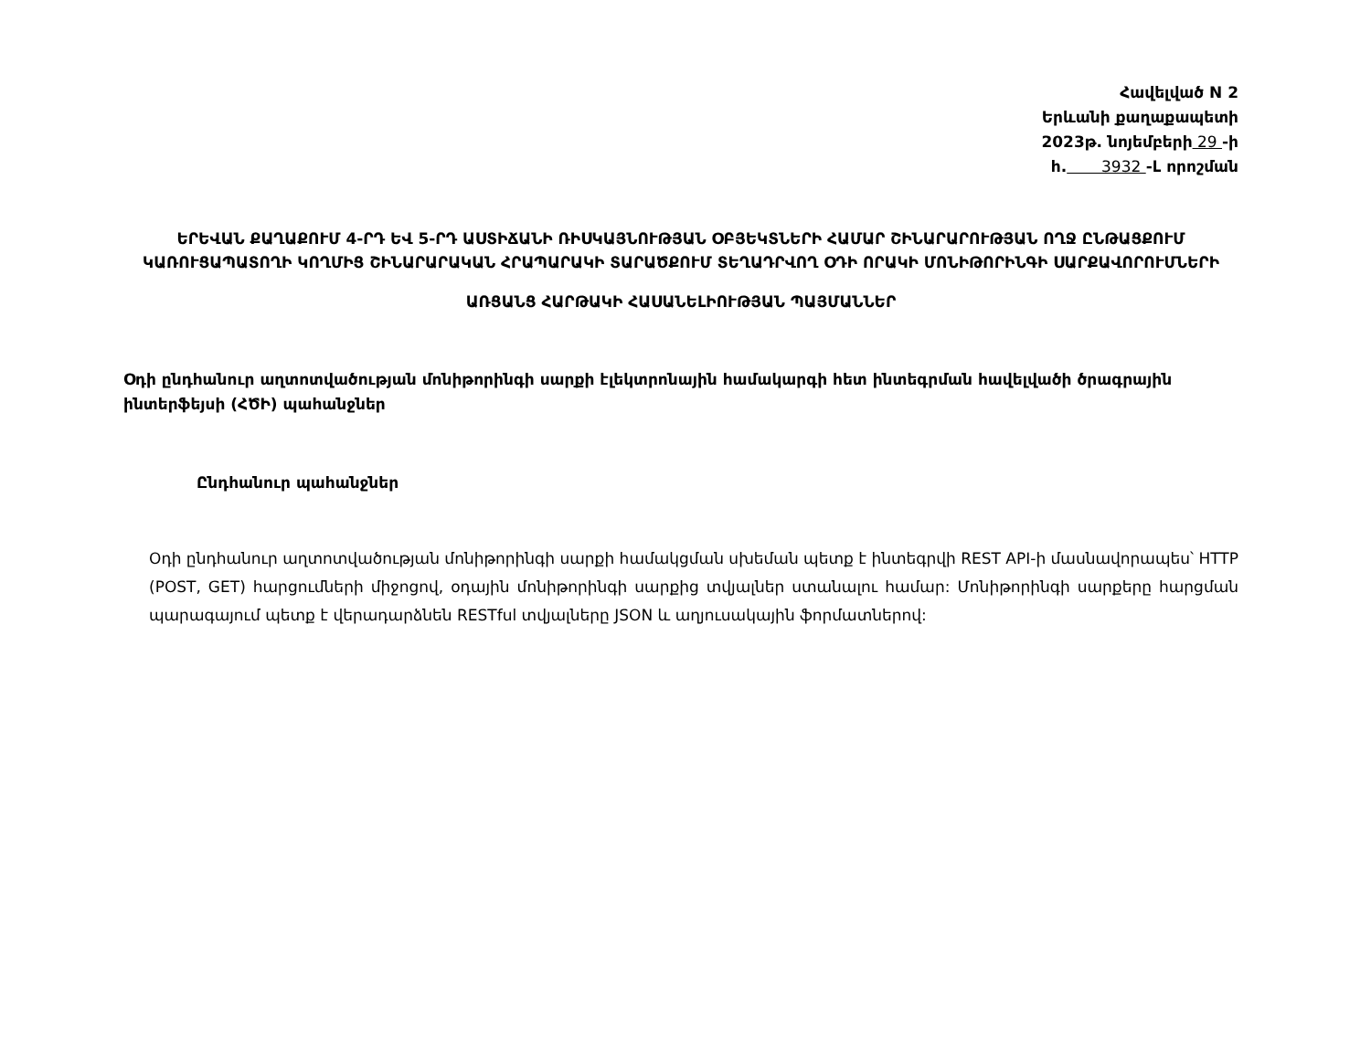Հավելված N 2
Երևանի քաղաքապետի
2023թ. նոյեմբերի 29 -ի
հ. 3932 -Լ որոշման
ԵՐԵՎԱՆ ՔԱՂԱՔՈՒՄ 4-ՐԴ ԵՎ 5-ՐԴ ԱՍՏԻՃԱՆԻ ՌԻՍԿԱՅՆՈՒԹՅԱՆ ՕԲՅԵԿՏՆԵՐԻ ՀԱՄԱՐ ՇԻՆԱՐԱՐՈՒԹՅԱՆ ՈՂՋ ԸՆԹԱՑՔՈՒՄ ԿԱՌՈՒՑԱՊԱՏՈՂԻ ԿՈՂՄԻՑ ՇԻՆԱՐԱՐԱԿԱՆ ՀՐԱՊԱՐԱԿԻ ՏԱՐԱԾՔՈՒՄ ՏԵՂԱԴՐՎՈՂ ՕԴԻ ՈՐԱԿԻ ՄՈՆԻԹՈՐԻՆԳԻ ՍԱՐՔԱՎՈՐՈՒՄՆԵՐԻ
ԱՌՑԱՆՑ ՀԱՐԹԱԿԻ ՀԱՍԱՆԵԼԻՈՒԹՅԱՆ ՊԱՅՄԱՆՆԵՐ
Օդի ընդհանուր աղտոտվածության մոնիթորինգի սարքի էլեկտրոնային համակարգի հետ ինտեգրման հավելվածի ծրագրային ինտերֆեյսի (ՀԾԻ) պահանջներ
Ընդհանուր պահանջներ
Օդի ընդհանուր աղտոտվածության մոնիթորինգի սարքի համակցման սխեման պետք է ինտեգրվի REST API-ի մասնավորապես՝ HTTP (POST, GET) հարցումների միջոցով, օդային մոնիթորինգի սարքից տվյալներ ստանալու համար: Մոնիթորինգի սարքերը հարցման պարագայում պետք է վերադարձնեն RESTful տվյալները JSON և աղյուսակային ֆորմատներով: